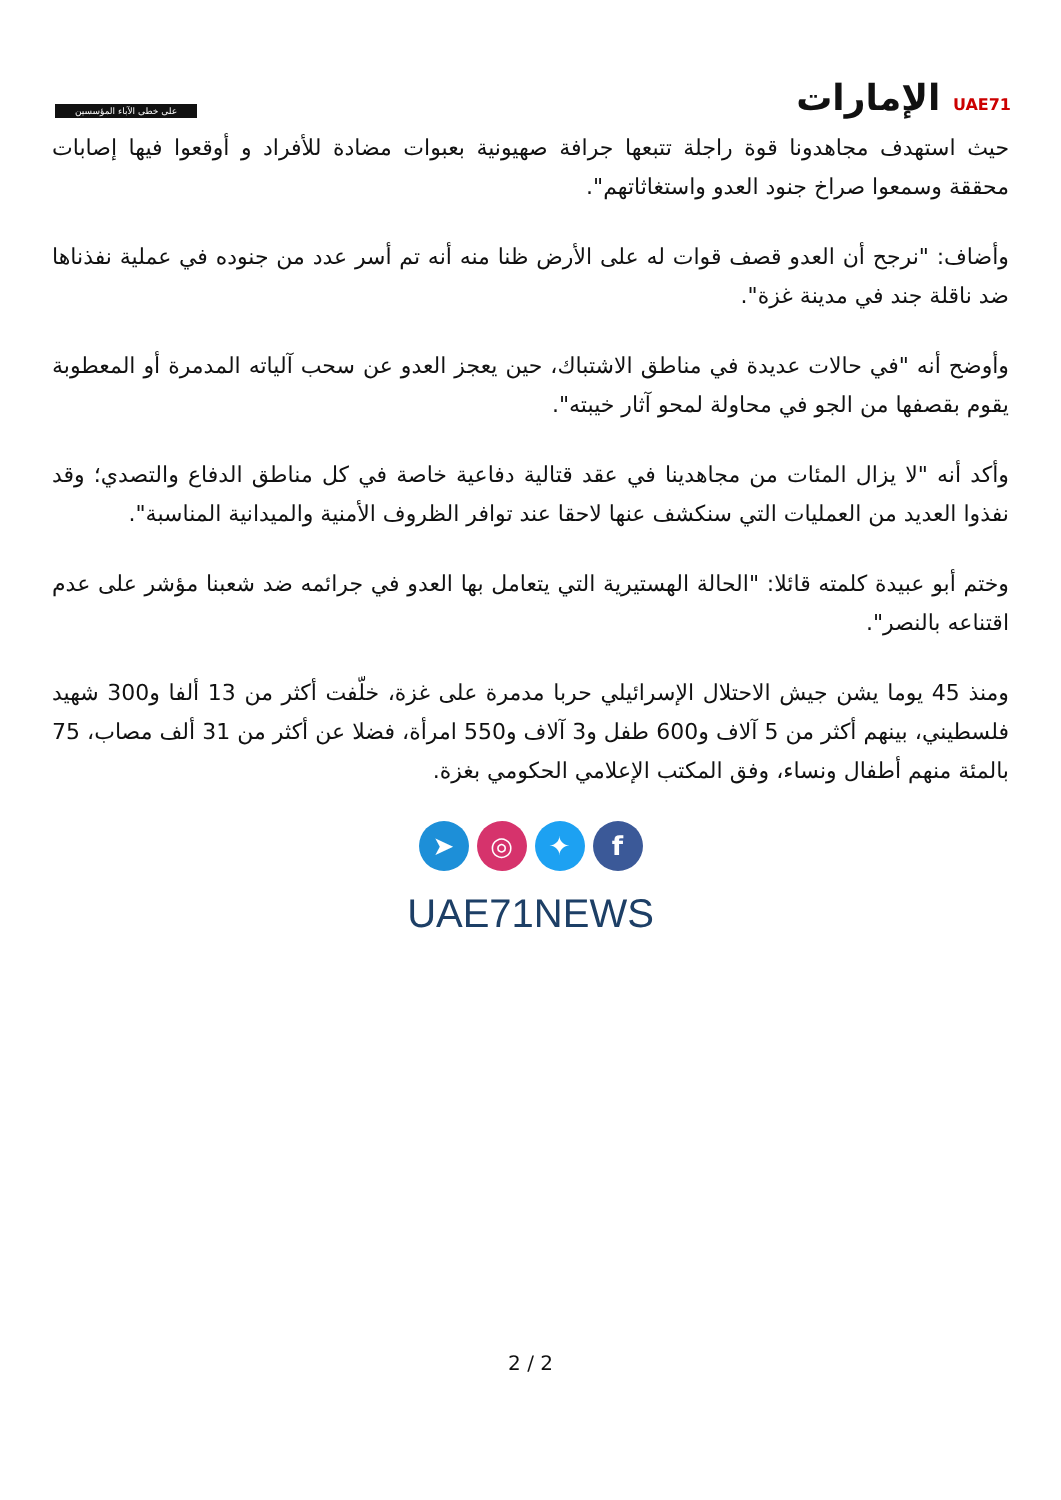على خطى الآباء المؤسسين
UAE71 الإمارات
حيث استهدف مجاهدونا قوة راجلة تتبعها جرافة صهيونية بعبوات مضادة للأفراد و أوقعوا فيها إصابات محققة وسمعوا صراخ جنود العدو واستغاثاتهم".
وأضاف: "نرجح أن العدو قصف قوات له على الأرض ظنا منه أنه تم أسر عدد من جنوده في عملية نفذناها ضد ناقلة جند في مدينة غزة".
وأوضح أنه "في حالات عديدة في مناطق الاشتباك، حين يعجز العدو عن سحب آلياته المدمرة أو المعطوبة يقوم بقصفها من الجو في محاولة لمحو آثار خيبته".
وأكد أنه "لا يزال المئات من مجاهدينا في عقد قتالية دفاعية خاصة في كل مناطق الدفاع والتصدي؛ وقد نفذوا العديد من العمليات التي سنكشف عنها لاحقا عند توافر الظروف الأمنية والميدانية المناسبة".
وختم أبو عبيدة كلمته قائلا: "الحالة الهستيرية التي يتعامل بها العدو في جرائمه ضد شعبنا مؤشر على عدم اقتناعه بالنصر".
ومنذ 45 يوما يشن جيش الاحتلال الإسرائيلي حربا مدمرة على غزة، خلّفت أكثر من 13 ألفا و300 شهيد فلسطيني، بينهم أكثر من 5 آلاف و600 طفل و3 آلاف و550 امرأة، فضلا عن أكثر من 31 ألف مصاب، 75 بالمئة منهم أطفال ونساء، وفق المكتب الإعلامي الحكومي بغزة.
➤ ◎ ✦ f
UAE71NEWS
2 / 2